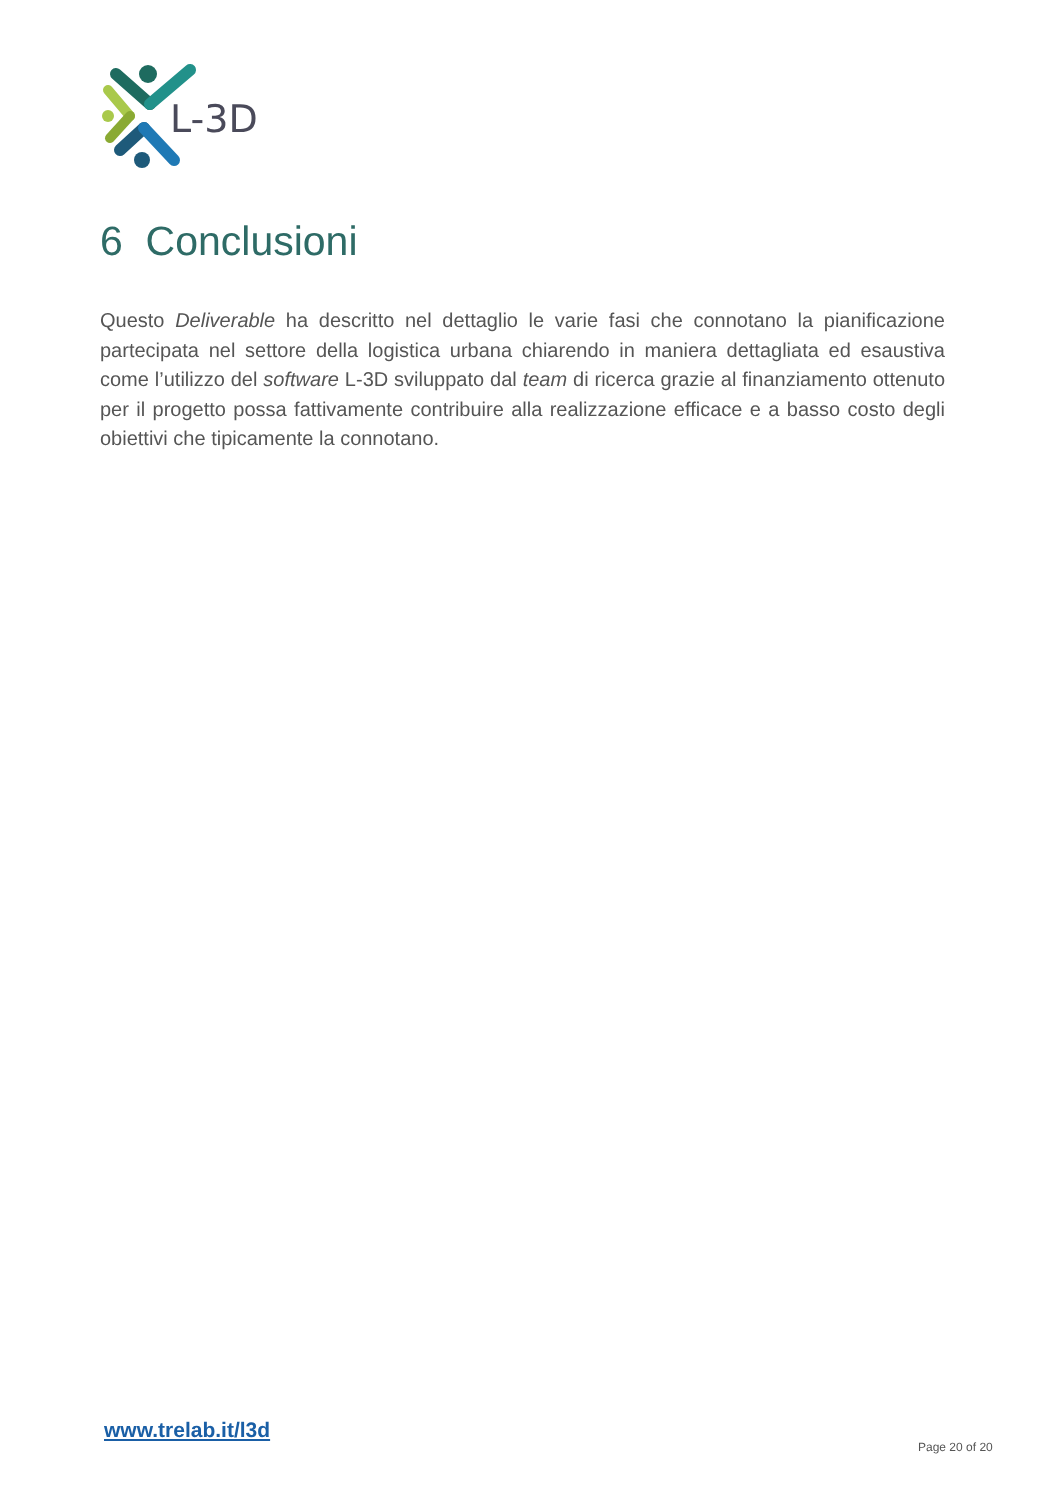L-3D
6 Conclusioni
Questo Deliverable ha descritto nel dettaglio le varie fasi che connotano la pianificazione partecipata nel settore della logistica urbana chiarendo in maniera dettagliata ed esaustiva come l’utilizzo del software L-3D sviluppato dal team di ricerca grazie al finanziamento ottenuto per il progetto possa fattivamente contribuire alla realizzazione efficace e a basso costo degli obiettivi che tipicamente la connotano.
www.trelab.it/l3d
Page 20 of 20